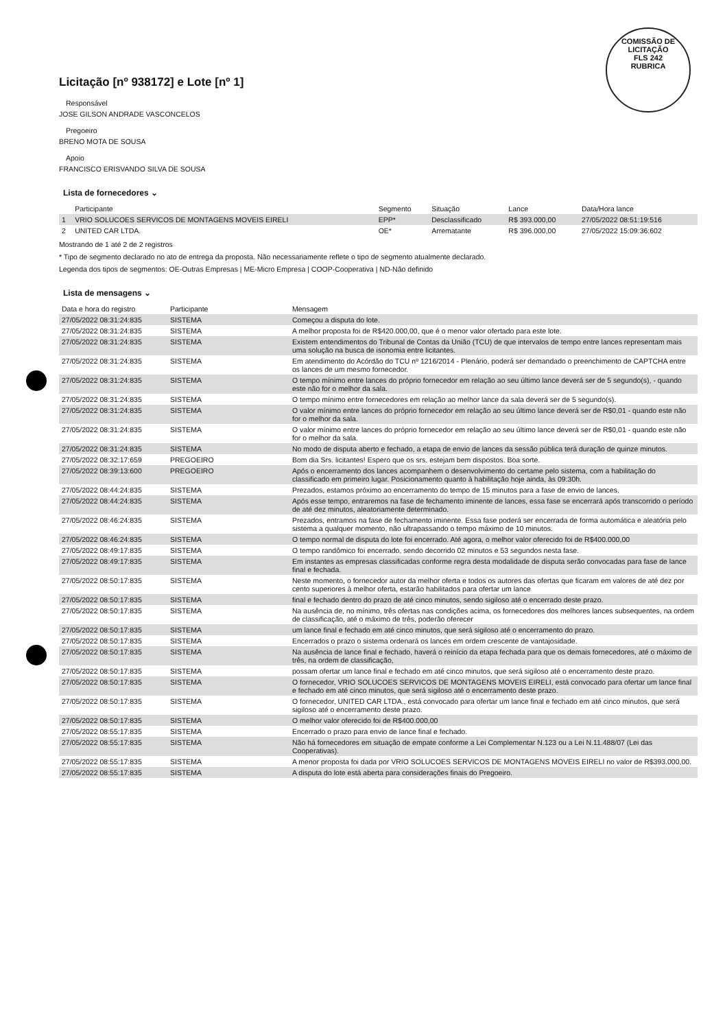COMISSÃO DE LICITAÇÃO
FLS 242
RUBRICA
Licitação [nº 938172] e Lote [nº 1]
Responsável
JOSE GILSON ANDRADE VASCONCELOS
Pregoeiro
BRENO MOTA DE SOUSA
Apoio
FRANCISCO ERISVANDO SILVA DE SOUSA
Lista de fornecedores ⌄
| | Participante | Segmento | Situação | Lance | Data/Hora lance |
| --- | --- | --- | --- | --- | --- |
| 1 | VRIO SOLUCOES SERVICOS DE MONTAGENS MOVEIS EIRELI | EPP* | Desclassificado | R$ 393.000,00 | 27/05/2022 08:51:19:516 |
| 2 | UNITED CAR LTDA. | OE* | Arrematante | R$ 396.000,00 | 27/05/2022 15:09:36:602 |
Mostrando de 1 até 2 de 2 registros
* Tipo de segmento declarado no ato de entrega da proposta. Não necessariamente reflete o tipo de segmento atualmente declarado.
Legenda dos tipos de segmentos: OE-Outras Empresas | ME-Micro Empresa | COOP-Cooperativa | ND-Não definido
Lista de mensagens ⌄
| Data e hora do registro | Participante | Mensagem |
| --- | --- | --- |
| 27/05/2022 08:31:24:835 | SISTEMA | Começou a disputa do lote. |
| 27/05/2022 08:31:24:835 | SISTEMA | A melhor proposta foi de R$420.000,00, que é o menor valor ofertado para este lote. |
| 27/05/2022 08:31:24:835 | SISTEMA | Existem entendimentos do Tribunal de Contas da União (TCU) de que intervalos de tempo entre lances representam mais uma solução na busca de isonomia entre licitantes. |
| 27/05/2022 08:31:24:835 | SISTEMA | Em atendimento do Acórdão do TCU nº 1216/2014 - Plenário, poderá ser demandado o preenchimento de CAPTCHA entre os lances de um mesmo fornecedor. |
| 27/05/2022 08:31:24:835 | SISTEMA | O tempo mínimo entre lances do próprio fornecedor em relação ao seu último lance deverá ser de 5 segundo(s), - quando este não for o melhor da sala. |
| 27/05/2022 08:31:24:835 | SISTEMA | O tempo mínimo entre fornecedores em relação ao melhor lance da sala deverá ser de 5 segundo(s). |
| 27/05/2022 08:31:24:835 | SISTEMA | O valor mínimo entre lances do próprio fornecedor em relação ao seu último lance deverá ser de R$0,01 - quando este não for o melhor da sala. |
| 27/05/2022 08:31:24:835 | SISTEMA | O valor mínimo entre lances do próprio fornecedor em relação ao seu último lance deverá ser de R$0,01 - quando este não for o melhor da sala. |
| 27/05/2022 08:31:24:835 | SISTEMA | No modo de disputa aberto e fechado, a etapa de envio de lances da sessão pública terá duração de quinze minutos. |
| 27/05/2022 08:32:17:659 | PREGOEIRO | Bom dia Srs. licitantes! Espero que os srs. estejam bem dispostos. Boa sorte. |
| 27/05/2022 08:39:13:600 | PREGOEIRO | Após o encerramento dos lances acompanhem o desenvolvimento do certame pelo sistema, com a habilitação do classificado em primeiro lugar. Posicionamento quanto à habilitação hoje ainda, às 09:30h. |
| 27/05/2022 08:44:24:835 | SISTEMA | Prezados, estamos próximo ao encerramento do tempo de 15 minutos para a fase de envio de lances. |
| 27/05/2022 08:44:24:835 | SISTEMA | Após esse tempo, entraremos na fase de fechamento iminente de lances, essa fase se encerrará após transcorrido o período de até dez minutos, aleatoriamente determinado. |
| 27/05/2022 08:46:24:835 | SISTEMA | Prezados, entramos na fase de fechamento iminente. Essa fase poderá ser encerrada de forma automática e aleatória pelo sistema a qualquer momento, não ultrapassando o tempo máximo de 10 minutos. |
| 27/05/2022 08:46:24:835 | SISTEMA | O tempo normal de disputa do lote foi encerrado. Até agora, o melhor valor oferecido foi de R$400.000,00 |
| 27/05/2022 08:49:17:835 | SISTEMA | O tempo randômico foi encerrado, sendo decorrido 02 minutos e 53 segundos nesta fase. |
| 27/05/2022 08:49:17:835 | SISTEMA | Em instantes as empresas classificadas conforme regra desta modalidade de disputa serão convocadas para fase de lance final e fechada. |
| 27/05/2022 08:50:17:835 | SISTEMA | Neste momento, o fornecedor autor da melhor oferta e todos os autores das ofertas que ficaram em valores de até dez por cento superiores à melhor oferta, estarão habilitados para ofertar um lance |
| 27/05/2022 08:50:17:835 | SISTEMA | final e fechado dentro do prazo de até cinco minutos, sendo sigiloso até o encerrado deste prazo. |
| 27/05/2022 08:50:17:835 | SISTEMA | Na ausência de, no mínimo, três ofertas nas condições acima, os fornecedores dos melhores lances subsequentes, na ordem de classificação, até o máximo de três, poderão oferecer |
| 27/05/2022 08:50:17:835 | SISTEMA | um lance final e fechado em até cinco minutos, que será sigiloso até o encerramento do prazo. |
| 27/05/2022 08:50:17:835 | SISTEMA | Encerrados o prazo o sistema ordenará os lances em ordem crescente de vantajosidade. |
| 27/05/2022 08:50:17:835 | SISTEMA | Na ausência de lance final e fechado, haverá o reinício da etapa fechada para que os demais fornecedores, até o máximo de três, na ordem de classificação, |
| 27/05/2022 08:50:17:835 | SISTEMA | possam ofertar um lance final e fechado em até cinco minutos, que será sigiloso até o encerramento deste prazo. |
| 27/05/2022 08:50:17:835 | SISTEMA | O fornecedor, VRIO SOLUCOES SERVICOS DE MONTAGENS MOVEIS EIRELI, está convocado para ofertar um lance final e fechado em até cinco minutos, que será sigiloso até o encerramento deste prazo. |
| 27/05/2022 08:50:17:835 | SISTEMA | O fornecedor, UNITED CAR LTDA., está convocado para ofertar um lance final e fechado em até cinco minutos, que será sigiloso até o encerramento deste prazo. |
| 27/05/2022 08:50:17:835 | SISTEMA | O melhor valor oferecido foi de R$400.000,00 |
| 27/05/2022 08:55:17:835 | SISTEMA | Encerrado o prazo para envio de lance final e fechado. |
| 27/05/2022 08:55:17:835 | SISTEMA | Não há fornecedores em situação de empate conforme a Lei Complementar N.123 ou a Lei N.11.488/07 (Lei das Cooperativas). |
| 27/05/2022 08:55:17:835 | SISTEMA | A menor proposta foi dada por VRIO SOLUCOES SERVICOS DE MONTAGENS MOVEIS EIRELI no valor de R$393.000,00. |
| 27/05/2022 08:55:17:835 | SISTEMA | A disputa do lote está aberta para considerações finais do Pregoeiro. |